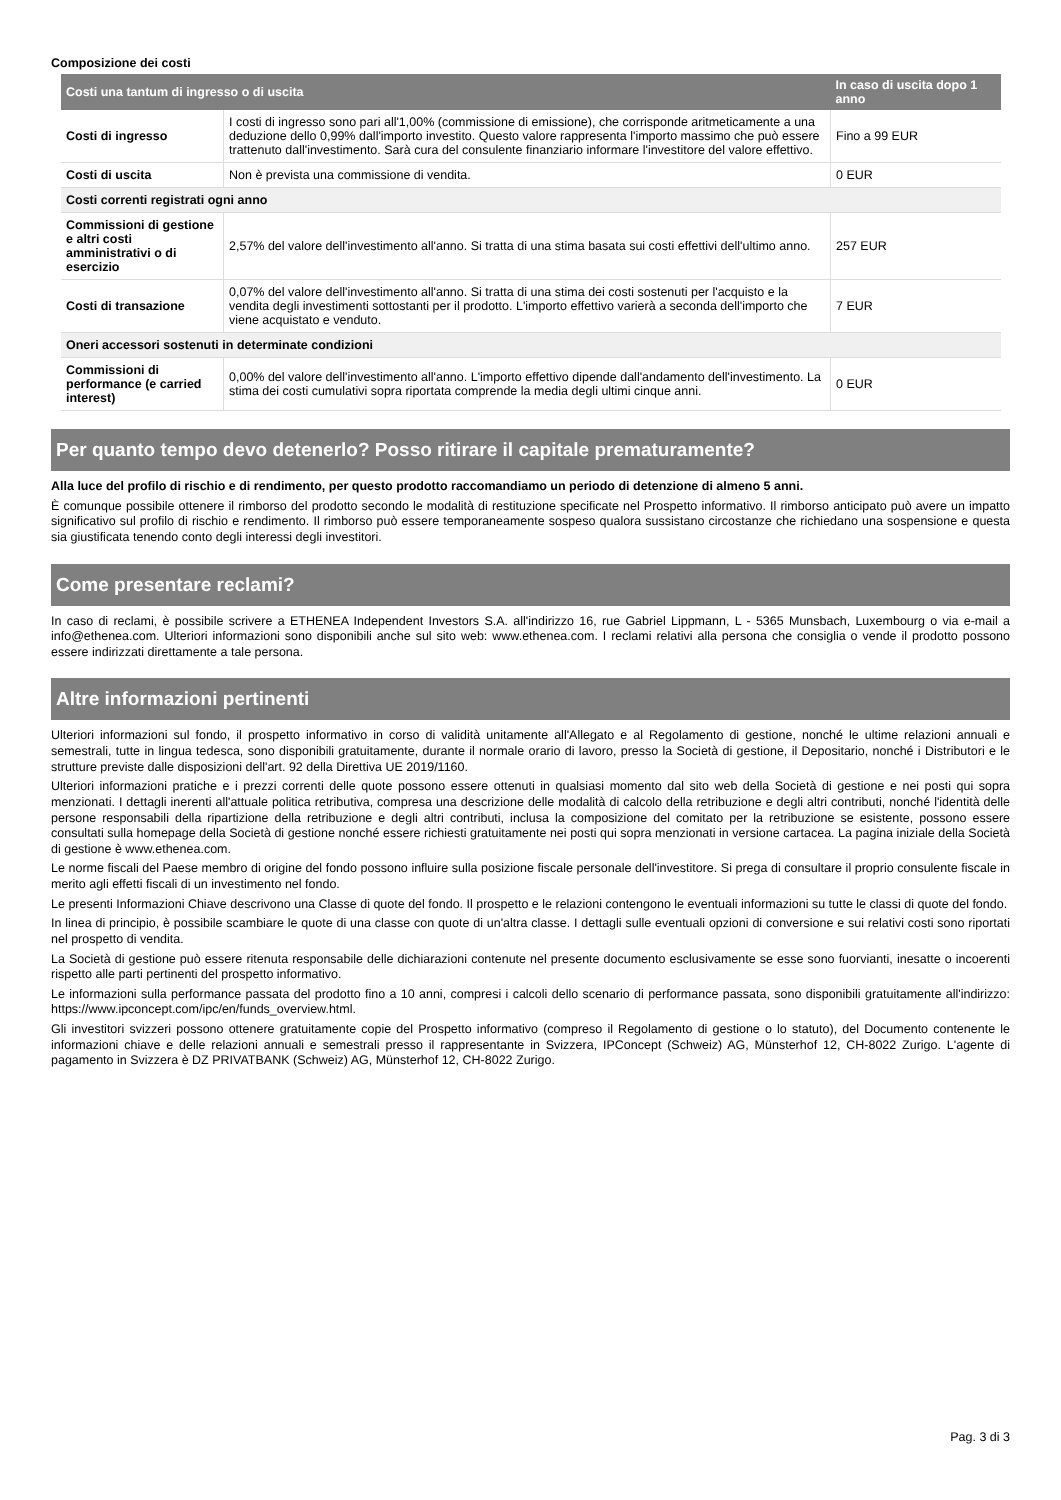Composizione dei costi
| Costi una tantum di ingresso o di uscita | | In caso di uscita dopo 1 anno |
| --- | --- | --- |
| Costi di ingresso | I costi di ingresso sono pari all'1,00% (commissione di emissione), che corrisponde aritmeticamente a una deduzione dello 0,99% dall'importo investito. Questo valore rappresenta l'importo massimo che può essere trattenuto dall'investimento. Sarà cura del consulente finanziario informare l'investitore del valore effettivo. | Fino a 99 EUR |
| Costi di uscita | Non è prevista una commissione di vendita. | 0 EUR |
| Costi correnti registrati ogni anno | | |
| Commissioni di gestione e altri costi amministrativi o di esercizio | 2,57% del valore dell'investimento all'anno. Si tratta di una stima basata sui costi effettivi dell'ultimo anno. | 257 EUR |
| Costi di transazione | 0,07% del valore dell'investimento all'anno. Si tratta di una stima dei costi sostenuti per l'acquisto e la vendita degli investimenti sottostanti per il prodotto. L'importo effettivo varierà a seconda dell'importo che viene acquistato e venduto. | 7 EUR |
| Oneri accessori sostenuti in determinate condizioni | | |
| Commissioni di performance (e carried interest) | 0,00% del valore dell'investimento all'anno. L'importo effettivo dipende dall'andamento dell'investimento. La stima dei costi cumulativi sopra riportata comprende la media degli ultimi cinque anni. | 0 EUR |
Per quanto tempo devo detenerlo? Posso ritirare il capitale prematuramente?
Alla luce del profilo di rischio e di rendimento, per questo prodotto raccomandiamo un periodo di detenzione di almeno 5 anni.
È comunque possibile ottenere il rimborso del prodotto secondo le modalità di restituzione specificate nel Prospetto informativo. Il rimborso anticipato può avere un impatto significativo sul profilo di rischio e rendimento. Il rimborso può essere temporaneamente sospeso qualora sussistano circostanze che richiedano una sospensione e questa sia giustificata tenendo conto degli interessi degli investitori.
Come presentare reclami?
In caso di reclami, è possibile scrivere a ETHENEA Independent Investors S.A. all'indirizzo 16, rue Gabriel Lippmann, L - 5365 Munsbach, Luxembourg o via e-mail a info@ethenea.com. Ulteriori informazioni sono disponibili anche sul sito web: www.ethenea.com. I reclami relativi alla persona che consiglia o vende il prodotto possono essere indirizzati direttamente a tale persona.
Altre informazioni pertinenti
Ulteriori informazioni sul fondo, il prospetto informativo in corso di validità unitamente all'Allegato e al Regolamento di gestione, nonché le ultime relazioni annuali e semestrali, tutte in lingua tedesca, sono disponibili gratuitamente, durante il normale orario di lavoro, presso la Società di gestione, il Depositario, nonché i Distributori e le strutture previste dalle disposizioni dell'art. 92 della Direttiva UE 2019/1160.
Ulteriori informazioni pratiche e i prezzi correnti delle quote possono essere ottenuti in qualsiasi momento dal sito web della Società di gestione e nei posti qui sopra menzionati. I dettagli inerenti all'attuale politica retributiva, compresa una descrizione delle modalità di calcolo della retribuzione e degli altri contributi, nonché l'identità delle persone responsabili della ripartizione della retribuzione e degli altri contributi, inclusa la composizione del comitato per la retribuzione se esistente, possono essere consultati sulla homepage della Società di gestione nonché essere richiesti gratuitamente nei posti qui sopra menzionati in versione cartacea. La pagina iniziale della Società di gestione è www.ethenea.com.
Le norme fiscali del Paese membro di origine del fondo possono influire sulla posizione fiscale personale dell'investitore. Si prega di consultare il proprio consulente fiscale in merito agli effetti fiscali di un investimento nel fondo.
Le presenti Informazioni Chiave descrivono una Classe di quote del fondo. Il prospetto e le relazioni contengono le eventuali informazioni su tutte le classi di quote del fondo.
In linea di principio, è possibile scambiare le quote di una classe con quote di un'altra classe. I dettagli sulle eventuali opzioni di conversione e sui relativi costi sono riportati nel prospetto di vendita.
La Società di gestione può essere ritenuta responsabile delle dichiarazioni contenute nel presente documento esclusivamente se esse sono fuorvianti, inesatte o incoerenti rispetto alle parti pertinenti del prospetto informativo.
Le informazioni sulla performance passata del prodotto fino a 10 anni, compresi i calcoli dello scenario di performance passata, sono disponibili gratuitamente all'indirizzo: https://www.ipconcept.com/ipc/en/funds_overview.html.
Gli investitori svizzeri possono ottenere gratuitamente copie del Prospetto informativo (compreso il Regolamento di gestione o lo statuto), del Documento contenente le informazioni chiave e delle relazioni annuali e semestrali presso il rappresentante in Svizzera, IPConcept (Schweiz) AG, Münsterhof 12, CH-8022 Zurigo. L'agente di pagamento in Svizzera è DZ PRIVATBANK (Schweiz) AG, Münsterhof 12, CH-8022 Zurigo.
Pag. 3 di 3